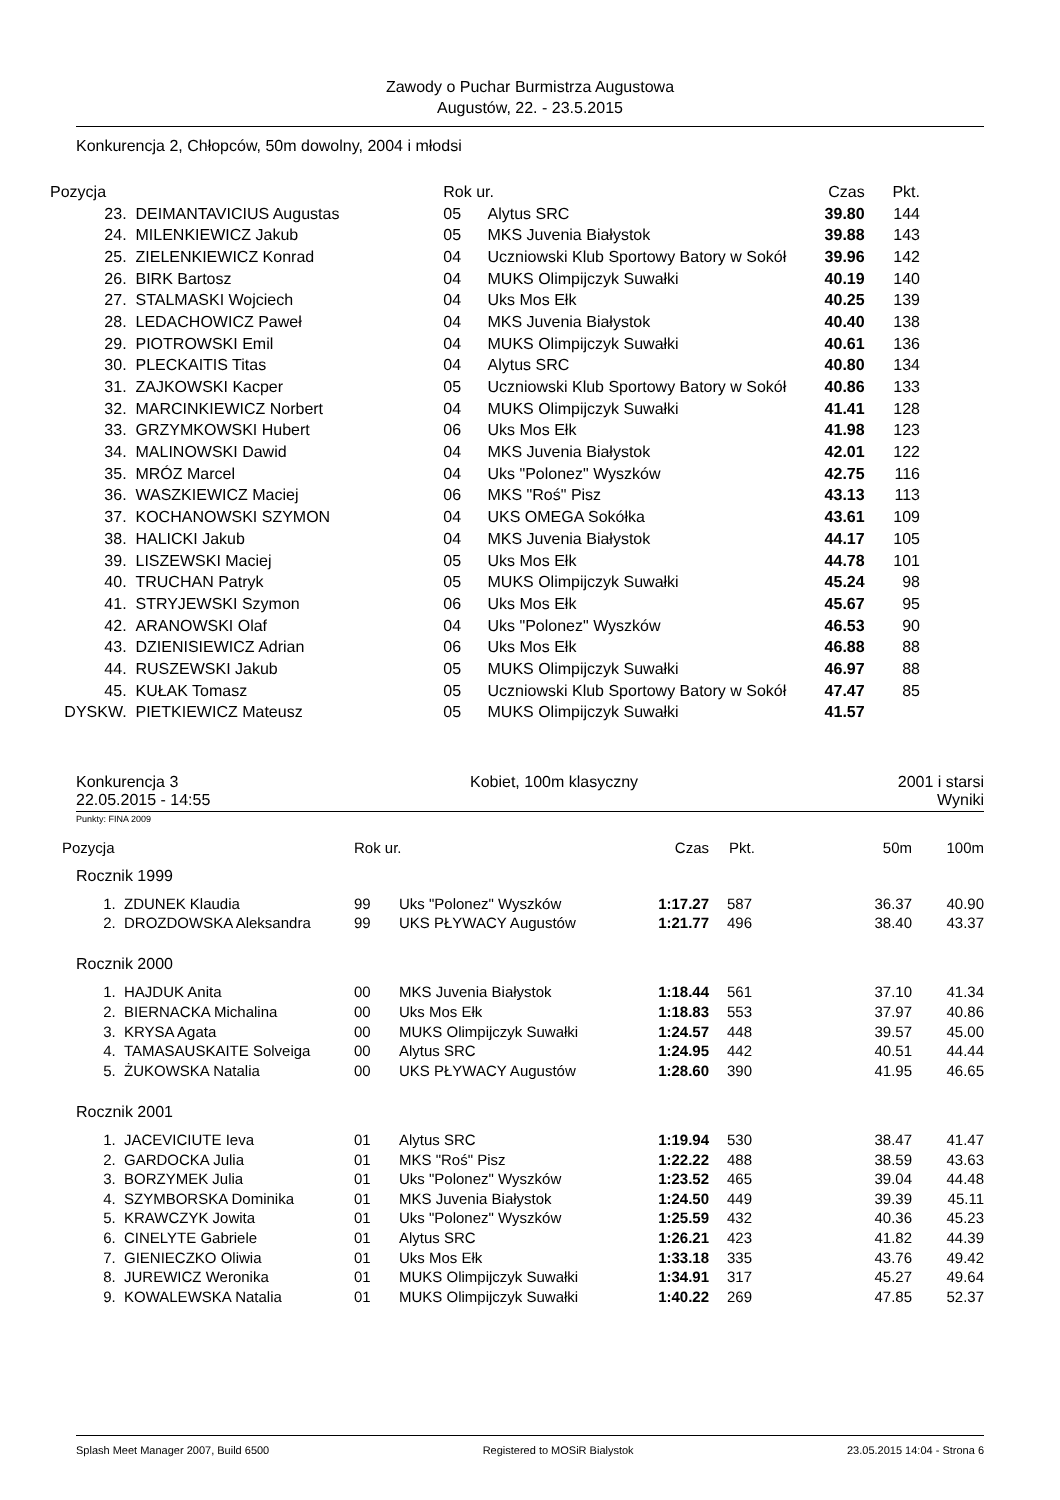Zawody o Puchar Burmistrza Augustowa
Augustów, 22. - 23.5.2015
Konkurencja 2, Chłopców, 50m dowolny, 2004 i młodsi
| Pozycja | | Rok ur. | | Czas | Pkt. |
| 23. | DEIMANTAVICIUS Augustas | 05 | Alytus SRC | 39.80 | 144 |
| 24. | MILENKIEWICZ Jakub | 05 | MKS Juvenia Białystok | 39.88 | 143 |
| 25. | ZIELENKIEWICZ Konrad | 04 | Uczniowski Klub Sportowy Batory w Sokół | 39.96 | 142 |
| 26. | BIRK Bartosz | 04 | MUKS Olimpijczyk Suwałki | 40.19 | 140 |
| 27. | STALMASKI Wojciech | 04 | Uks Mos Ełk | 40.25 | 139 |
| 28. | LEDACHOWICZ Paweł | 04 | MKS Juvenia Białystok | 40.40 | 138 |
| 29. | PIOTROWSKI Emil | 04 | MUKS Olimpijczyk Suwałki | 40.61 | 136 |
| 30. | PLECKAITIS Titas | 04 | Alytus SRC | 40.80 | 134 |
| 31. | ZAJKOWSKI Kacper | 05 | Uczniowski Klub Sportowy Batory w Sokół | 40.86 | 133 |
| 32. | MARCINKIEWICZ Norbert | 04 | MUKS Olimpijczyk Suwałki | 41.41 | 128 |
| 33. | GRZYMKOWSKI Hubert | 06 | Uks Mos Ełk | 41.98 | 123 |
| 34. | MALINOWSKI Dawid | 04 | MKS Juvenia Białystok | 42.01 | 122 |
| 35. | MRÓZ Marcel | 04 | Uks "Polonez" Wyszków | 42.75 | 116 |
| 36. | WASZKIEWICZ Maciej | 06 | MKS "Roś" Pisz | 43.13 | 113 |
| 37. | KOCHANOWSKI SZYMON | 04 | UKS OMEGA Sokółka | 43.61 | 109 |
| 38. | HALICKI Jakub | 04 | MKS Juvenia Białystok | 44.17 | 105 |
| 39. | LISZEWSKI Maciej | 05 | Uks Mos Ełk | 44.78 | 101 |
| 40. | TRUCHAN Patryk | 05 | MUKS Olimpijczyk Suwałki | 45.24 | 98 |
| 41. | STRYJEWSKI Szymon | 06 | Uks Mos Ełk | 45.67 | 95 |
| 42. | ARANOWSKI Olaf | 04 | Uks "Polonez" Wyszków | 46.53 | 90 |
| 43. | DZIENISIEWICZ Adrian | 06 | Uks Mos Ełk | 46.88 | 88 |
| 44. | RUSZEWSKI Jakub | 05 | MUKS Olimpijczyk Suwałki | 46.97 | 88 |
| 45. | KUŁAK Tomasz | 05 | Uczniowski Klub Sportowy Batory w Sokół | 47.47 | 85 |
| DYSKW. | PIETKIEWICZ Mateusz | 05 | MUKS Olimpijczyk Suwałki | 41.57 | |
Konkurencja 3
22.05.2015 - 14:55
Kobiet, 100m klasyczny 2001 i starsi
Wyniki
Punkty: FINA 2009
| Pozycja | | Rok ur. | | Czas | Pkt. | 50m | 100m |
| Rocznik 1999 | | | | | | | |
| 1. | ZDUNEK Klaudia | 99 | Uks "Polonez" Wyszków | 1:17.27 | 587 | 36.37 | 40.90 |
| 2. | DROZDOWSKA Aleksandra | 99 | UKS PŁYWACY Augustów | 1:21.77 | 496 | 38.40 | 43.37 |
| Rocznik 2000 | | | | | | | |
| 1. | HAJDUK Anita | 00 | MKS Juvenia Białystok | 1:18.44 | 561 | 37.10 | 41.34 |
| 2. | BIERNACKA Michalina | 00 | Uks Mos Ełk | 1:18.83 | 553 | 37.97 | 40.86 |
| 3. | KRYSA Agata | 00 | MUKS Olimpijczyk Suwałki | 1:24.57 | 448 | 39.57 | 45.00 |
| 4. | TAMASAUSKAITE Solveiga | 00 | Alytus SRC | 1:24.95 | 442 | 40.51 | 44.44 |
| 5. | ŻUKOWSKA Natalia | 00 | UKS PŁYWACY Augustów | 1:28.60 | 390 | 41.95 | 46.65 |
| Rocznik 2001 | | | | | | | |
| 1. | JACEVICIUTE Ieva | 01 | Alytus SRC | 1:19.94 | 530 | 38.47 | 41.47 |
| 2. | GARDOCKA Julia | 01 | MKS "Roś" Pisz | 1:22.22 | 488 | 38.59 | 43.63 |
| 3. | BORZYMEK Julia | 01 | Uks "Polonez" Wyszków | 1:23.52 | 465 | 39.04 | 44.48 |
| 4. | SZYMBORSKA Dominika | 01 | MKS Juvenia Białystok | 1:24.50 | 449 | 39.39 | 45.11 |
| 5. | KRAWCZYK Jowita | 01 | Uks "Polonez" Wyszków | 1:25.59 | 432 | 40.36 | 45.23 |
| 6. | CINELYTE Gabriele | 01 | Alytus SRC | 1:26.21 | 423 | 41.82 | 44.39 |
| 7. | GIENIECZKO Oliwia | 01 | Uks Mos Ełk | 1:33.18 | 335 | 43.76 | 49.42 |
| 8. | JUREWICZ Weronika | 01 | MUKS Olimpijczyk Suwałki | 1:34.91 | 317 | 45.27 | 49.64 |
| 9. | KOWALEWSKA Natalia | 01 | MUKS Olimpijczyk Suwałki | 1:40.22 | 269 | 47.85 | 52.37 |
Splash Meet Manager 2007, Build 6500 Registered to MOSiR Bialystok 23.05.2015 14:04 - Strona 6